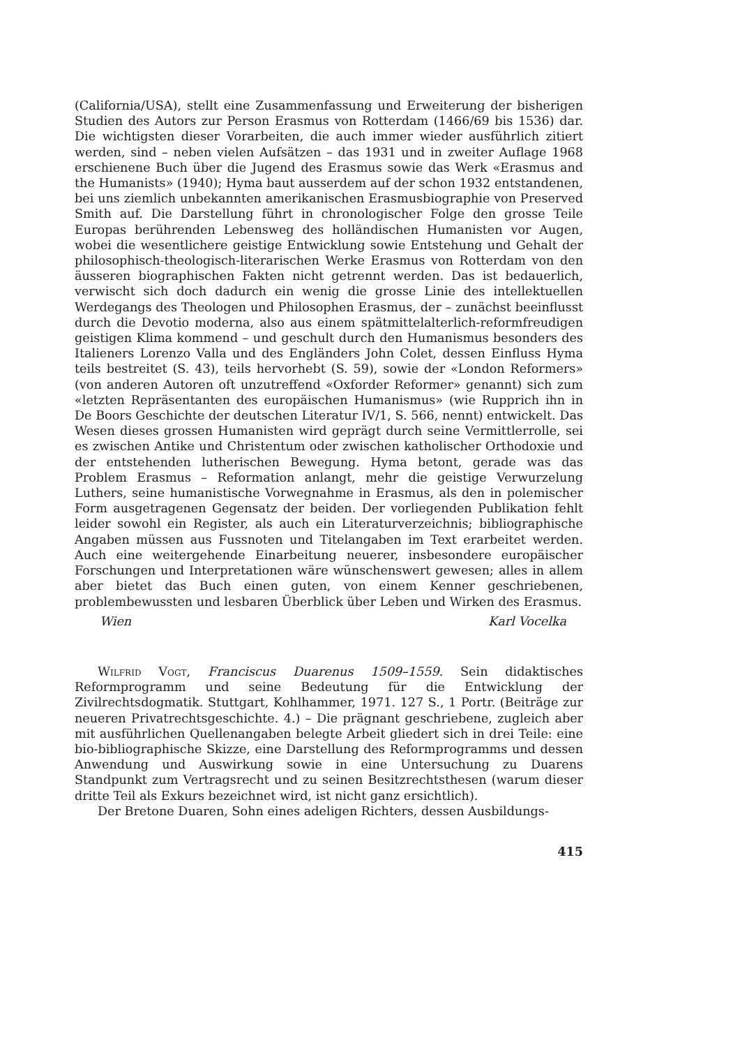(California/USA), stellt eine Zusammenfassung und Erweiterung der bisherigen Studien des Autors zur Person Erasmus von Rotterdam (1466/69 bis 1536) dar. Die wichtigsten dieser Vorarbeiten, die auch immer wieder ausführlich zitiert werden, sind – neben vielen Aufsätzen – das 1931 und in zweiter Auflage 1968 erschienene Buch über die Jugend des Erasmus sowie das Werk «Erasmus and the Humanists» (1940); Hyma baut ausserdem auf der schon 1932 entstandenen, bei uns ziemlich unbekannten amerikanischen Erasmusbiographie von Preserved Smith auf. Die Darstellung führt in chronologischer Folge den grosse Teile Europas berührenden Lebensweg des holländischen Humanisten vor Augen, wobei die wesentlichere geistige Entwicklung sowie Entstehung und Gehalt der philosophisch-theologisch-literarischen Werke Erasmus von Rotterdam von den äusseren biographischen Fakten nicht getrennt werden. Das ist bedauerlich, verwischt sich doch dadurch ein wenig die grosse Linie des intellektuellen Werdegangs des Theologen und Philosophen Erasmus, der – zunächst beeinflusst durch die Devotio moderna, also aus einem spätmittelalterlich-reformfreudigen geistigen Klima kommend – und geschult durch den Humanismus besonders des Italieners Lorenzo Valla und des Engländers John Colet, dessen Einfluss Hyma teils bestreitet (S. 43), teils hervorhebt (S. 59), sowie der «London Reformers» (von anderen Autoren oft unzutreffend «Oxforder Reformer» genannt) sich zum «letzten Repräsentanten des europäischen Humanismus» (wie Rupprich ihn in De Boors Geschichte der deutschen Literatur IV/1, S. 566, nennt) entwickelt. Das Wesen dieses grossen Humanisten wird geprägt durch seine Vermittlerrolle, sei es zwischen Antike und Christentum oder zwischen katholischer Orthodoxie und der entstehenden lutherischen Bewegung. Hyma betont, gerade was das Problem Erasmus – Reformation anlangt, mehr die geistige Verwurzelung Luthers, seine humanistische Vorwegnahme in Erasmus, als den in polemischer Form ausgetragenen Gegensatz der beiden. Der vorliegenden Publikation fehlt leider sowohl ein Register, als auch ein Literaturverzeichnis; bibliographische Angaben müssen aus Fussnoten und Titelangaben im Text erarbeitet werden. Auch eine weitergehende Einarbeitung neuerer, insbesondere europäischer Forschungen und Interpretationen wäre wünschenswert gewesen; alles in allem aber bietet das Buch einen guten, von einem Kenner geschriebenen, problembewussten und lesbaren Überblick über Leben und Wirken des Erasmus.
Wien Karl Vocelka
Wilfrid Vogt, Franciscus Duarenus 1509–1559. Sein didaktisches Reformprogramm und seine Bedeutung für die Entwicklung der Zivilrechtsdogmatik. Stuttgart, Kohlhammer, 1971. 127 S., 1 Portr. (Beiträge zur neueren Privatrechtsgeschichte. 4.) – Die prägnant geschriebene, zugleich aber mit ausführlichen Quellenangaben belegte Arbeit gliedert sich in drei Teile: eine bio-bibliographische Skizze, eine Darstellung des Reformprogramms und dessen Anwendung und Auswirkung sowie in eine Untersuchung zu Duarens Standpunkt zum Vertragsrecht und zu seinen Besitzrechtsthesen (warum dieser dritte Teil als Exkurs bezeichnet wird, ist nicht ganz ersichtlich).
Der Bretone Duaren, Sohn eines adeligen Richters, dessen Ausbildungs-
415